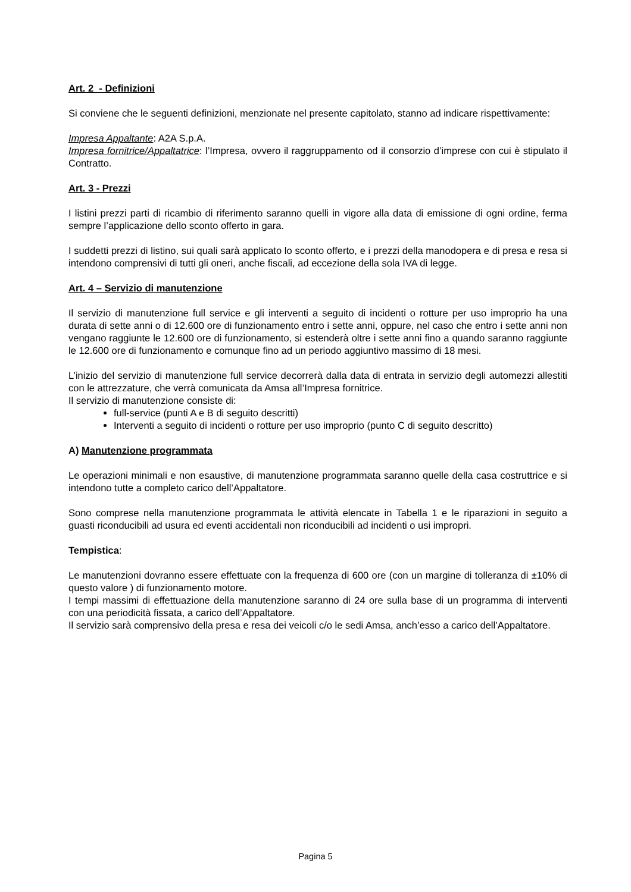Art. 2 - Definizioni
Si conviene che le seguenti definizioni, menzionate nel presente capitolato, stanno ad indicare rispettivamente:
Impresa Appaltante: A2A S.p.A.
Impresa fornitrice/Appaltatrice: l’Impresa, ovvero il raggruppamento od il consorzio d’imprese con cui è stipulato il Contratto.
Art. 3 - Prezzi
I listini prezzi parti di ricambio di riferimento saranno quelli in vigore alla data di emissione di ogni ordine, ferma sempre l’applicazione dello sconto offerto in gara.
I suddetti prezzi di listino, sui quali sarà applicato lo sconto offerto, e i prezzi della manodopera e di presa e resa si intendono comprensivi di tutti gli oneri, anche fiscali, ad eccezione della sola IVA di legge.
Art. 4 – Servizio di manutenzione
Il servizio di manutenzione full service e gli interventi a seguito di incidenti o rotture per uso improprio ha una durata di sette anni o di 12.600 ore di funzionamento entro i sette anni, oppure, nel caso che entro i sette anni non vengano raggiunte le 12.600 ore di funzionamento, si estenderà oltre i sette anni fino a quando saranno raggiunte le 12.600 ore di funzionamento e comunque fino ad un periodo aggiuntivo massimo di 18 mesi.
L’inizio del servizio di manutenzione full service decorrerà dalla data di entrata in servizio degli automezzi allestiti con le attrezzature, che verrà comunicata da Amsa all’Impresa fornitrice.
Il servizio di manutenzione consiste di:
full-service (punti A e B di seguito descritti)
Interventi a seguito di incidenti o rotture per uso improprio (punto C di seguito descritto)
A) Manutenzione programmata
Le operazioni minimali e non esaustive, di manutenzione programmata saranno quelle della casa costruttrice e si intendono tutte a completo carico dell’Appaltatore.
Sono comprese nella manutenzione programmata le attività elencate in Tabella 1 e le riparazioni in seguito a guasti riconducibili ad usura ed eventi accidentali non riconducibili ad incidenti o usi impropri.
Tempistica:
Le manutenzioni dovranno essere effettuate con la frequenza di 600 ore (con un margine di tolleranza di ±10% di questo valore ) di funzionamento motore.
I tempi massimi di effettuazione della manutenzione saranno di 24 ore sulla base di un programma di interventi con una periodicità fissata, a carico dell’Appaltatore.
Il servizio sarà comprensivo della presa e resa dei veicoli c/o le sedi Amsa, anch’esso a carico dell’Appaltatore.
Pagina 5